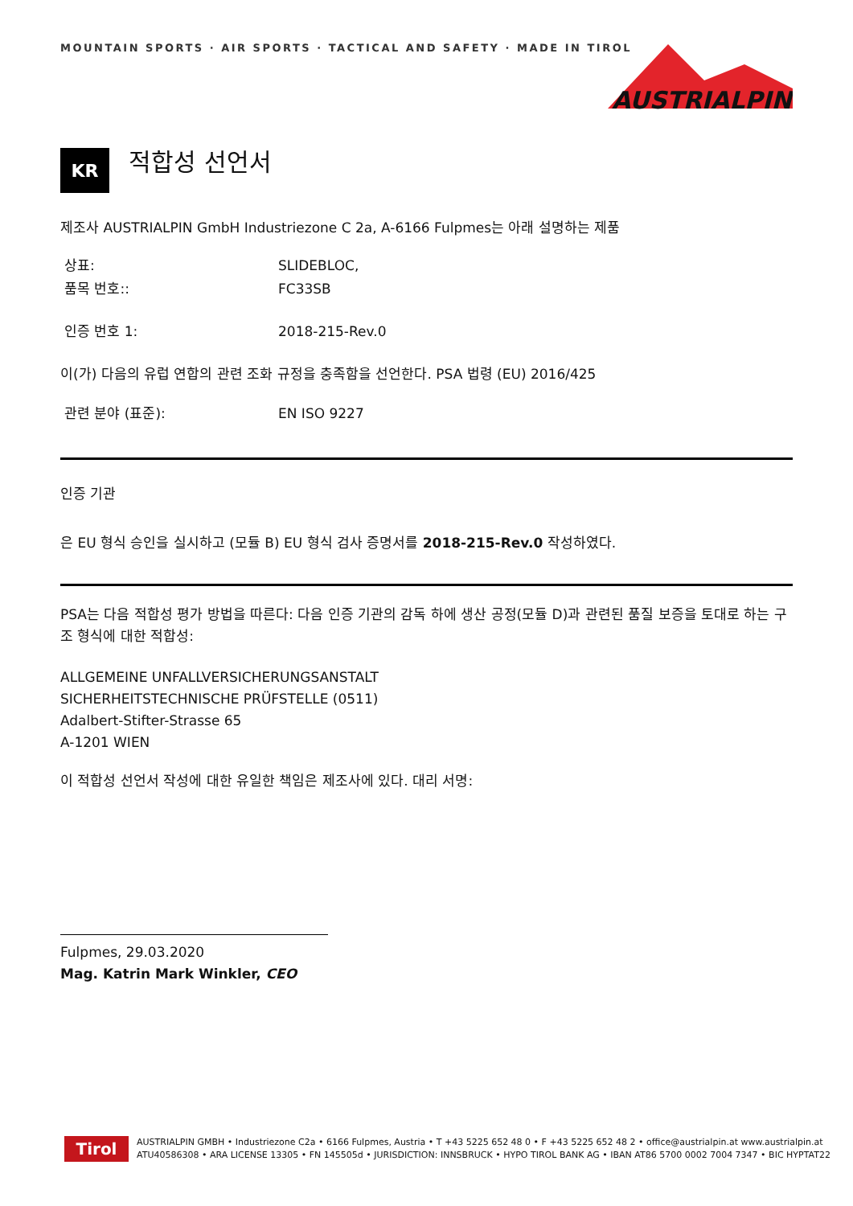MOUNTAIN SPORTS · AIR SPORTS · TACTICAL AND SAFETY · MADE IN TIROL
AUSTRIALPIN
KR
적합성 선언서
제조사 AUSTRIALPIN GmbH Industriezone C 2a, A-6166 Fulpmes는 아래 설명하는 제품
상표: SLIDEBLOC,
품목 번호:: FC33SB
인증 번호 1: 2018-215-Rev.0
이(가) 다음의 유럽 연합의 관련 조화 규정을 충족함을 선언한다. PSA 법령 (EU) 2016/425
관련 분야 (표준): EN ISO 9227
인증 기관
은 EU 형식 승인을 실시하고 (모듈 B) EU 형식 검사 증명서를 2018-215-Rev.0 작성하였다.
PSA는 다음 적합성 평가 방법을 따른다: 다음 인증 기관의 감독 하에 생산 공정(모듈 D)과 관련된 품질 보증을 토대로 하는 구조 형식에 대한 적합성:
ALLGEMEINE UNFALLVERSICHERUNGSANSTALT
SICHERHEITSTECHNISCHE PRÜFSTELLE (0511)
Adalbert-Stifter-Strasse 65
A-1201 WIEN
이 적합성 선언서 작성에 대한 유일한 책임은 제조사에 있다. 대리 서명:
Fulpmes, 29.03.2020
Mag. Katrin Mark Winkler, CEO
Tirol
AUSTRIALPIN GMBH • Industriezone C2a • 6166 Fulpmes, Austria • T +43 5225 652 48 0 • F +43 5225 652 48 2 • office@austrialpin.at www.austrialpin.at
ATU40586308 • ARA LICENSE 13305 • FN 145505d • JURISDICTION: INNSBRUCK • HYPO TIROL BANK AG • IBAN AT86 5700 0002 7004 7347 • BIC HYPTAT22